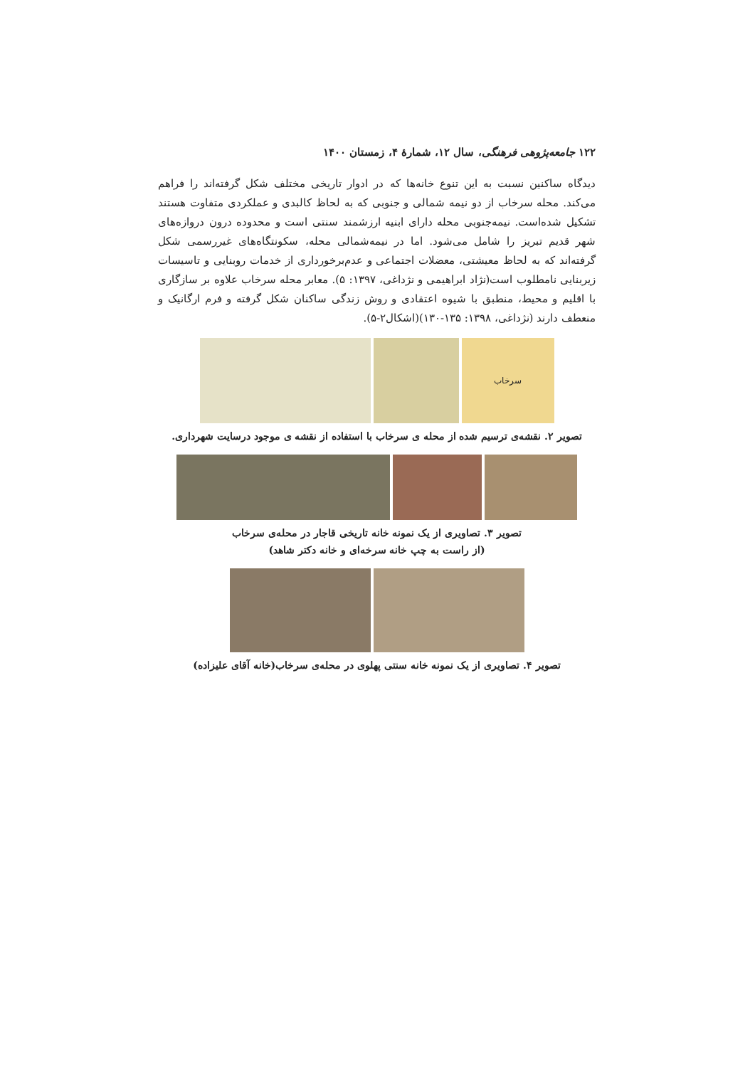۱۲۲ جامعه‌پژوهی فرهنگی، سال ۱۲، شمارهٔ ۴، زمستان ۱۴۰۰
دیدگاه ساکنین نسبت به این تنوع خانه‌ها که در ادوار تاریخی مختلف شکل گرفته‌اند را فراهم می‌کند. محله سرخاب از دو نیمه شمالی و جنوبی که به لحاظ کالبدی و عملکردی متفاوت هستند تشکیل شده‌است. نیمه‌جنوبی محله دارای ابنیه ارزشمند سنتی است و محدوده درون دروازه‌های شهر قدیم تبریز را شامل می‌شود. اما در نیمه‌شمالی محله، سکونتگاه‌های غیررسمی شکل گرفته‌اند که به لحاظ معیشتی، معضلات اجتماعی و عدم‌برخورداری از خدمات روبنایی و تاسیسات زیربنایی نامطلوب است(نژاد ابراهیمی و نژداغی، ۱۳۹۷: ۵). معابر محله سرخاب علاوه بر سازگاری با اقلیم و محیط، منطبق با شیوه اعتقادی و روش زندگی ساکنان شکل گرفته و فرم ارگانیک و منعطف دارند (نژداغی، ۱۳۹۸: ۱۳۵-۱۳۰)(اشکال۲-۵).
سرخاب
تصویر ۲. نقشه‌ی ترسیم شده از محله ی سرخاب با استفاده از نقشه ی موجود درسایت شهرداری.
تصویر ۳. تصاویری از یک نمونه خانه تاریخی قاجار در محله‌ی سرخاب
(از راست به چپ خانه سرخه‌ای و خانه دکتر شاهد)
تصویر ۴. تصاویری از یک نمونه خانه سنتی پهلوی در محله‌ی سرخاب(خانه آقای علیزاده)